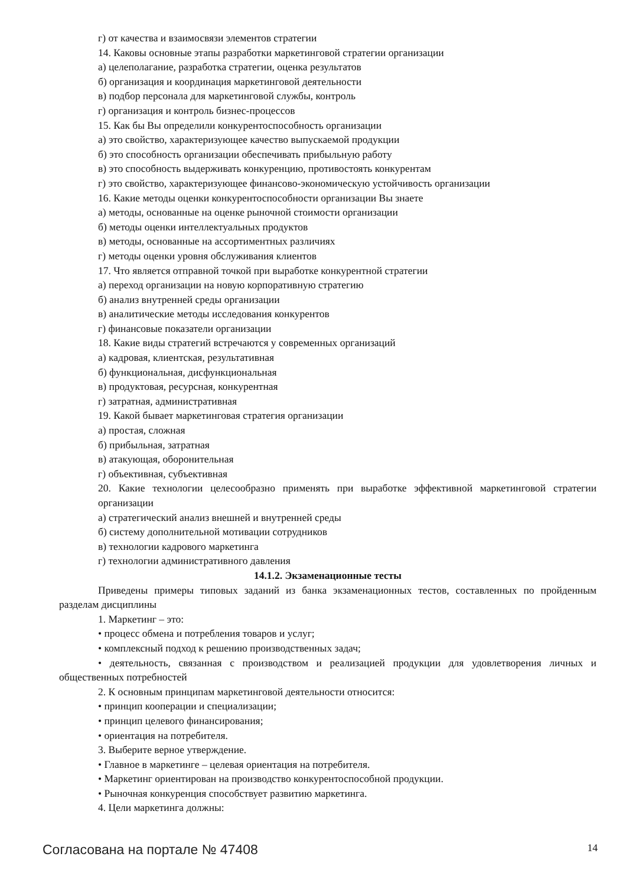г) от качества и взаимосвязи элементов стратегии
14. Каковы основные этапы разработки маркетинговой стратегии организации
а) целеполагание, разработка стратегии, оценка результатов
б) организация и координация маркетинговой деятельности
в) подбор персонала для маркетинговой службы, контроль
г) организация и контроль бизнес-процессов
15. Как бы Вы определили конкурентоспособность организации
а) это свойство, характеризующее качество выпускаемой продукции
б) это способность организации обеспечивать прибыльную работу
в) это способность выдерживать конкуренцию, противостоять конкурентам
г) это свойство, характеризующее финансово-экономическую устойчивость организации
16. Какие методы оценки конкурентоспособности организации Вы знаете
а) методы, основанные на оценке рыночной стоимости организации
б) методы оценки интеллектуальных продуктов
в) методы, основанные на ассортиментных различиях
г) методы оценки уровня обслуживания клиентов
17. Что является отправной точкой при выработке конкурентной стратегии
а) переход организации на новую корпоративную стратегию
б) анализ внутренней среды организации
в) аналитические методы исследования конкурентов
г) финансовые показатели организации
18. Какие виды стратегий встречаются у современных организаций
а) кадровая, клиентская, результативная
б) функциональная, дисфункциональная
в) продуктовая, ресурсная, конкурентная
г) затратная, административная
19. Какой бывает маркетинговая стратегия организации
а) простая, сложная
б) прибыльная, затратная
в) атакующая, оборонительная
г) объективная, субъективная
20. Какие технологии целесообразно применять при выработке эффективной маркетинговой стратегии организации
а) стратегический анализ внешней и внутренней среды
б) систему дополнительной мотивации сотрудников
в) технологии кадрового маркетинга
г) технологии административного давления
14.1.2. Экзаменационные тесты
Приведены примеры типовых заданий из банка экзаменационных тестов, составленных по пройденным разделам дисциплины
1. Маркетинг – это:
• процесс обмена и потребления товаров и услуг;
• комплексный подход к решению производственных задач;
• деятельность, связанная с производством и реализацией продукции для удовлетворения личных и общественных потребностей
2. К основным принципам маркетинговой деятельности относится:
• принцип кооперации и специализации;
• принцип целевого финансирования;
• ориентация на потребителя.
3. Выберите верное утверждение.
• Главное в маркетинге – целевая ориентация на потребителя.
• Маркетинг ориентирован на производство конкурентоспособной продукции.
• Рыночная конкуренция способствует развитию маркетинга.
4. Цели маркетинга должны:
Согласована на портале № 47408 14